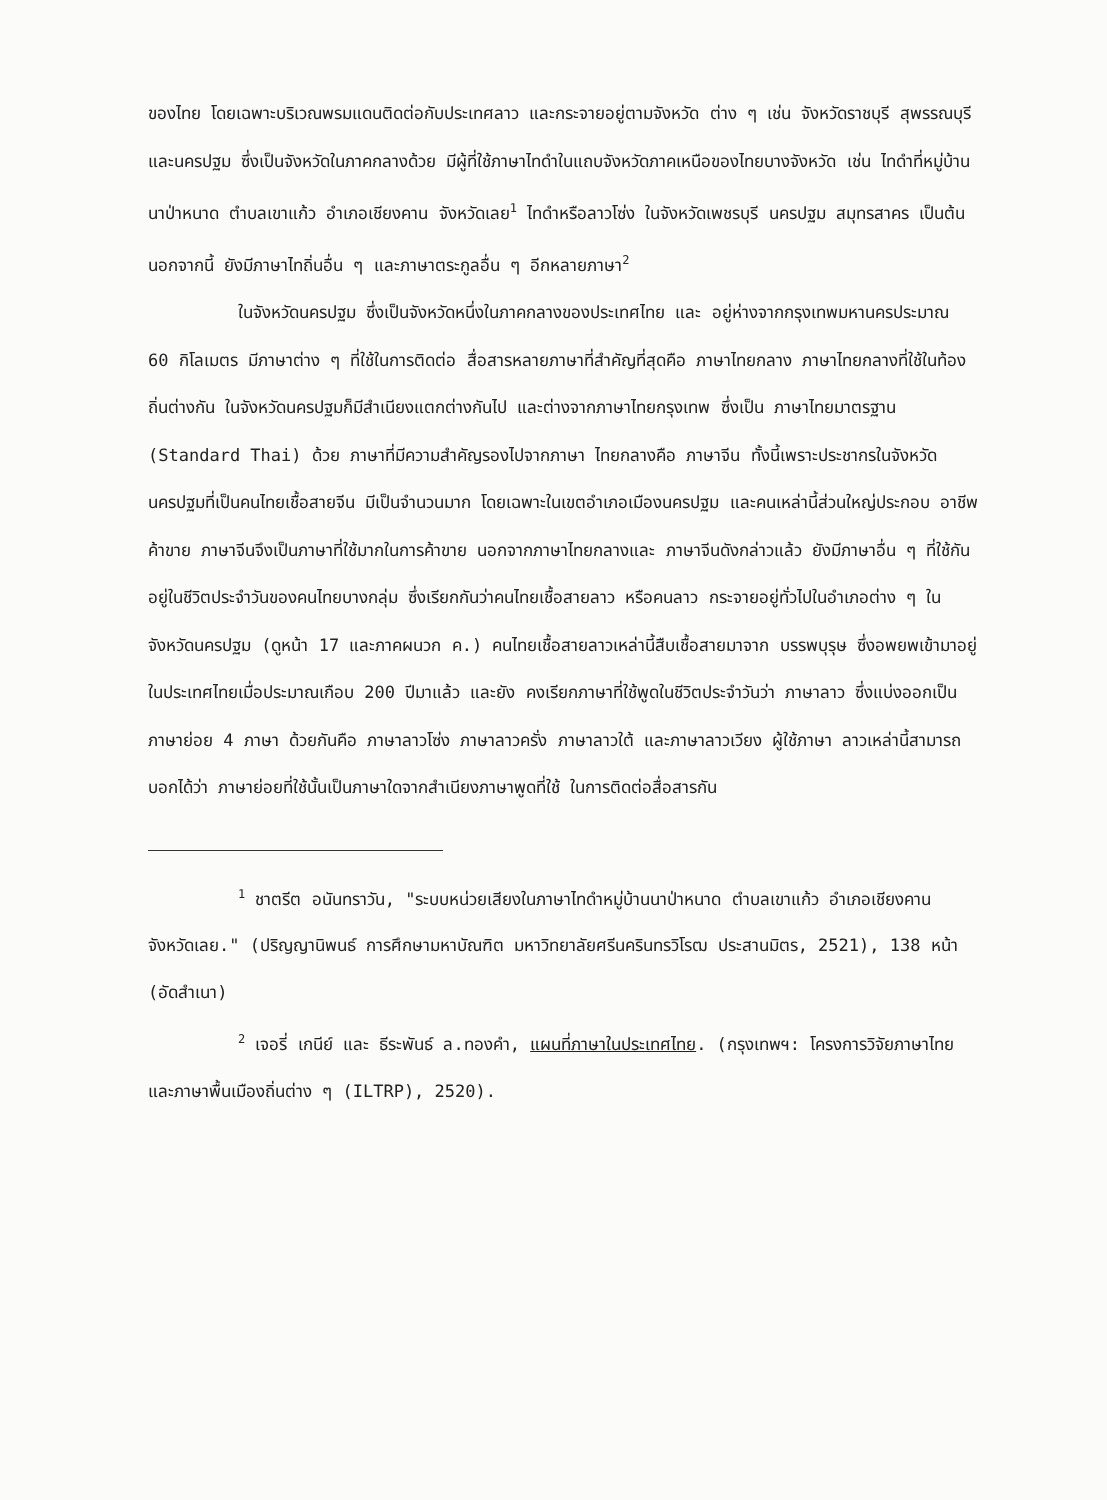ของไทย โดยเฉพาะบริเวณพรมแดนติดต่อกับประเทศลาว และกระจายอยู่ตามจังหวัด ต่าง ๆ เช่น จังหวัดราชบุรี สุพรรณบุรี และนครปฐม ซึ่งเป็นจังหวัดในภาคกลางด้วย มีผู้ที่ใช้ภาษาไทดำในแถบจังหวัดภาคเหนือของไทยบางจังหวัด เช่น ไทดำที่หมู่บ้าน นาป่าหนาด ตำบลเขาแก้ว อำเภอเชียงคาน จังหวัดเลย<sup>1</sup> ไทดำหรือลาวโซ่ง ในจังหวัดเพชรบุรี นครปฐม สมุทรสาคร เป็นต้น นอกจากนี้ ยังมีภาษาไทถิ่นอื่น ๆ และภาษาตระกูลอื่น ๆ อีกหลายภาษา<sup>2</sup>
ในจังหวัดนครปฐม ซึ่งเป็นจังหวัดหนึ่งในภาคกลางของประเทศไทย และ อยู่ห่างจากกรุงเทพมหานครประมาณ 60 กิโลเมตร มีภาษาต่าง ๆ ที่ใช้ในการติดต่อ สื่อสารหลายภาษาที่สำคัญที่สุดคือ ภาษาไทยกลาง ภาษาไทยกลางที่ใช้ในท้องถิ่นต่างกัน ในจังหวัดนครปฐมก็มีสำเนียงแตกต่างกันไป และต่างจากภาษาไทยกรุงเทพ ซึ่งเป็น ภาษาไทยมาตรฐาน (Standard Thai) ด้วย ภาษาที่มีความสำคัญรองไปจากภาษา ไทยกลางคือ ภาษาจีน ทั้งนี้เพราะประชากรในจังหวัดนครปฐมที่เป็นคนไทยเชื้อสายจีน มีเป็นจำนวนมาก โดยเฉพาะในเขตอำเภอเมืองนครปฐม และคนเหล่านี้ส่วนใหญ่ประกอบ อาชีพค้าขาย ภาษาจีนจึงเป็นภาษาที่ใช้มากในการค้าขาย นอกจากภาษาไทยกลางและ ภาษาจีนดังกล่าวแล้ว ยังมีภาษาอื่น ๆ ที่ใช้กันอยู่ในชีวิตประจำวันของคนไทยบางกลุ่ม ซึ่งเรียกกันว่าคนไทยเชื้อสายลาว หรือคนลาว กระจายอยู่ทั่วไปในอำเภอต่าง ๆ ใน จังหวัดนครปฐม (ดูหน้า 17 และภาคผนวก ค.) คนไทยเชื้อสายลาวเหล่านี้สืบเชื้อสายมาจาก บรรพบุรุษ ซึ่งอพยพเข้ามาอยู่ในประเทศไทยเมื่อประมาณเกือบ 200 ปีมาแล้ว และยัง คงเรียกภาษาที่ใช้พูดในชีวิตประจำวันว่า ภาษาลาว ซึ่งแบ่งออกเป็นภาษาย่อย 4 ภาษา ด้วยกันคือ ภาษาลาวโซ่ง ภาษาลาวครั่ง ภาษาลาวใต้ และภาษาลาวเวียง ผู้ใช้ภาษา ลาวเหล่านี้สามารถบอกได้ว่า ภาษาย่อยที่ใช้นั้นเป็นภาษาใดจากสำเนียงภาษาพูดที่ใช้ ในการติดต่อสื่อสารกัน
<sup>1</sup> ชาตรีต อนันทราวัน, "ระบบหน่วยเสียงในภาษาไทดำหมู่บ้านนาป่าหนาด ตำบลเขาแก้ว อำเภอเชียงคาน จังหวัดเลย." (ปริญญานิพนธ์ การศึกษามหาบัณฑิต มหาวิทยาลัยศรีนครินทรวิโรฒ ประสานมิตร, 2521), 138 หน้า (อัดสำเนา)
<sup>2</sup> เจอรี่ เกนีย์ และ ธีระพันธ์ ล.ทองคำ, แผนที่ภาษาในประเทศไทย. (กรุงเทพฯ: โครงการวิจัยภาษาไทยและภาษาพื้นเมืองถิ่นต่าง ๆ (ILTRP), 2520).